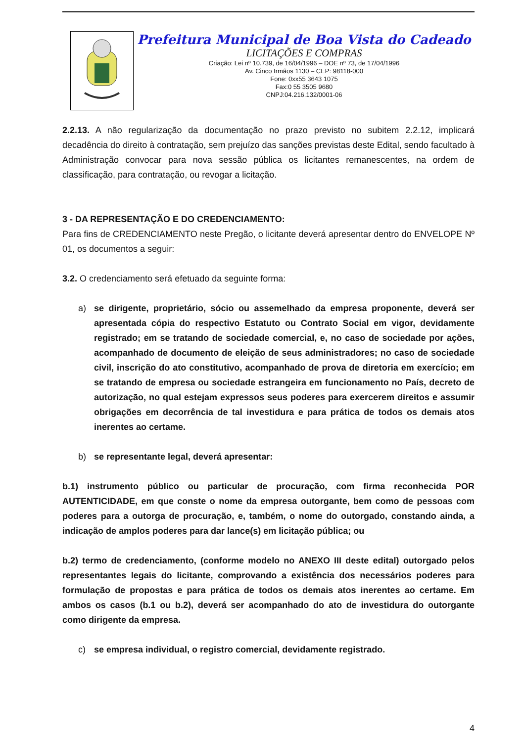Prefeitura Municipal de Boa Vista do Cadeado
LICITAÇÕES E COMPRAS
Criação: Lei nº 10.739, de 16/04/1996 – DOE nº 73, de 17/04/1996
Av. Cinco Irmãos 1130 – CEP: 98118-000
Fone: 0xx55 3643 1075
Fax:0 55 3505 9680
CNPJ:04.216.132/0001-06
2.2.13. A não regularização da documentação no prazo previsto no subitem 2.2.12, implicará decadência do direito à contratação, sem prejuízo das sanções previstas deste Edital, sendo facultado à Administração convocar para nova sessão pública os licitantes remanescentes, na ordem de classificação, para contratação, ou revogar a licitação.
3 - DA REPRESENTAÇÃO E DO CREDENCIAMENTO:
Para fins de CREDENCIAMENTO neste Pregão, o licitante deverá apresentar dentro do ENVELOPE Nº 01, os documentos a seguir:
3.2. O credenciamento será efetuado da seguinte forma:
a) se dirigente, proprietário, sócio ou assemelhado da empresa proponente, deverá ser apresentada cópia do respectivo Estatuto ou Contrato Social em vigor, devidamente registrado; em se tratando de sociedade comercial, e, no caso de sociedade por ações, acompanhado de documento de eleição de seus administradores; no caso de sociedade civil, inscrição do ato constitutivo, acompanhado de prova de diretoria em exercício; em se tratando de empresa ou sociedade estrangeira em funcionamento no País, decreto de autorização, no qual estejam expressos seus poderes para exercerem direitos e assumir obrigações em decorrência de tal investidura e para prática de todos os demais atos inerentes ao certame.
b) se representante legal, deverá apresentar:
b.1) instrumento público ou particular de procuração, com firma reconhecida POR AUTENTICIDADE, em que conste o nome da empresa outorgante, bem como de pessoas com poderes para a outorga de procuração, e, também, o nome do outorgado, constando ainda, a indicação de amplos poderes para dar lance(s) em licitação pública; ou
b.2) termo de credenciamento, (conforme modelo no ANEXO III deste edital) outorgado pelos representantes legais do licitante, comprovando a existência dos necessários poderes para formulação de propostas e para prática de todos os demais atos inerentes ao certame. Em ambos os casos (b.1 ou b.2), deverá ser acompanhado do ato de investidura do outorgante como dirigente da empresa.
c) se empresa individual, o registro comercial, devidamente registrado.
4